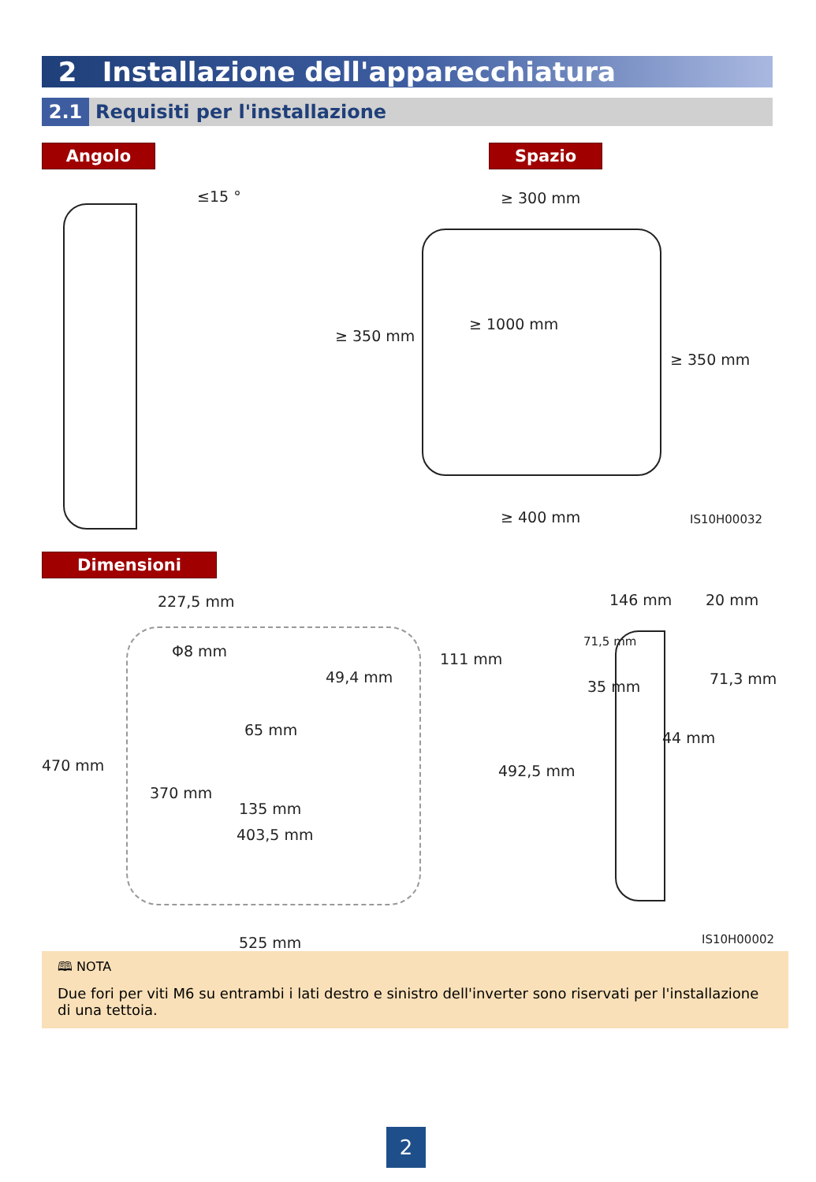2 Installazione dell'apparecchiatura
2.1 Requisiti per l'installazione
Angolo Spazio
≤15 ° ≥ 300 mm
≥ 350 mm
≥ 1000 mm
≥ 350 mm
≥ 400 mm IS10H00032
Dimensioni
227,5 mm
Φ8 mm 111 mm
49,4 mm
65 mm
470 mm
370 mm
135 mm
403,5 mm
525 mm
146 mm 20 mm
71,5 mm
71,3 mm
35 mm
44 mm
492,5 mm
IS10H00002
🕮 NOTA
Due fori per viti M6 su entrambi i lati destro e sinistro dell'inverter sono riservati per l'installazione di una tettoia.
2